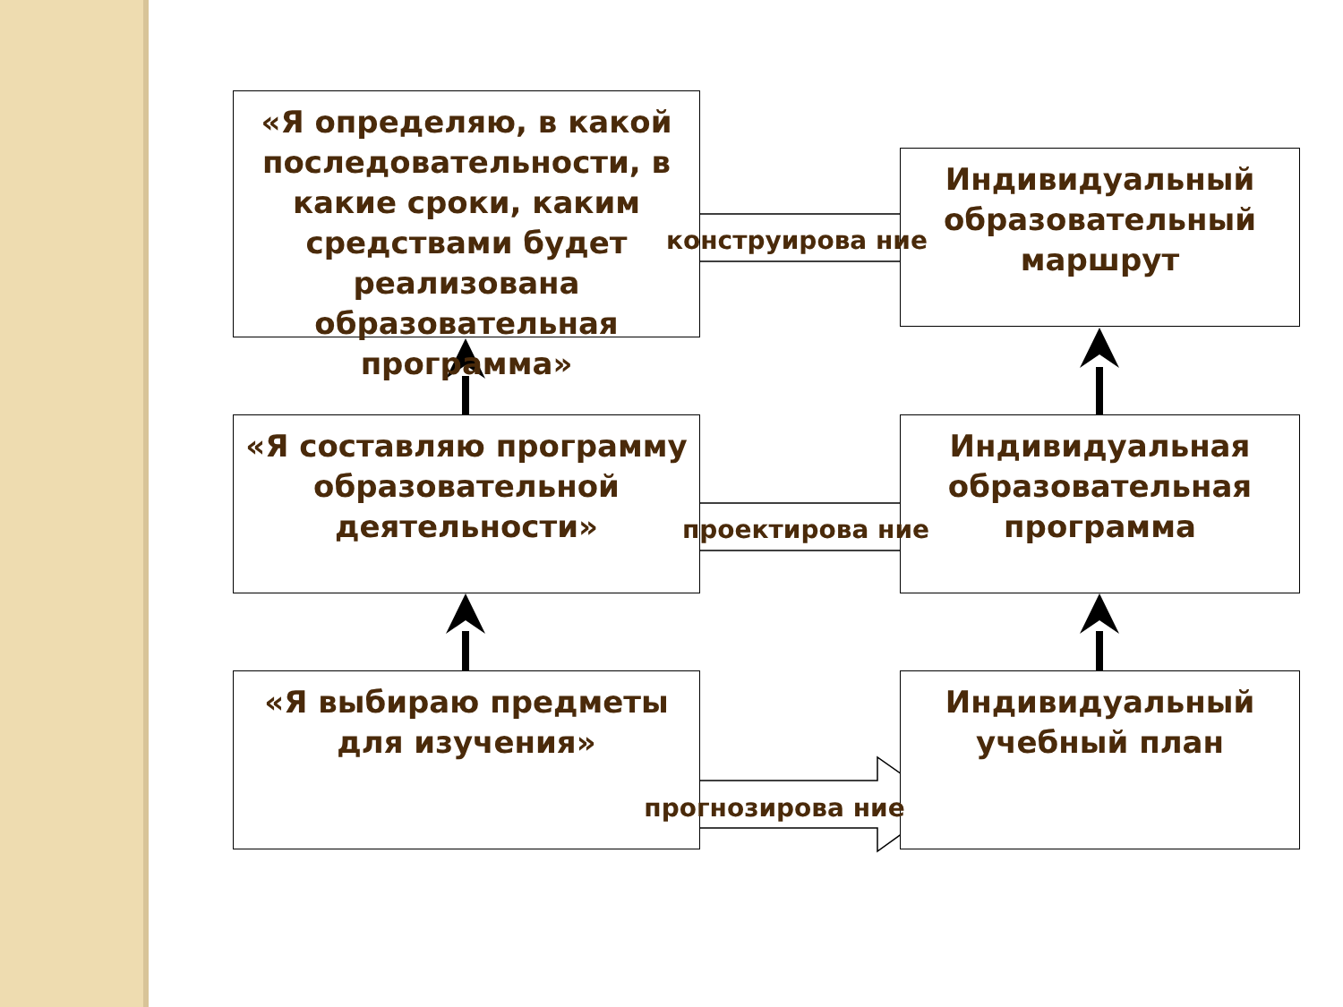«Я определяю, в какой последовательности, в какие сроки, каким средствами будет реализована образовательная программа»
Индивидуальный образовательный маршрут
конструирова ние
«Я составляю программу образовательной деятельности»
Индивидуальная образовательная программа
проектирова ние
«Я выбираю предметы для изучения»
Индивидуальный учебный план
прогнозирова ние